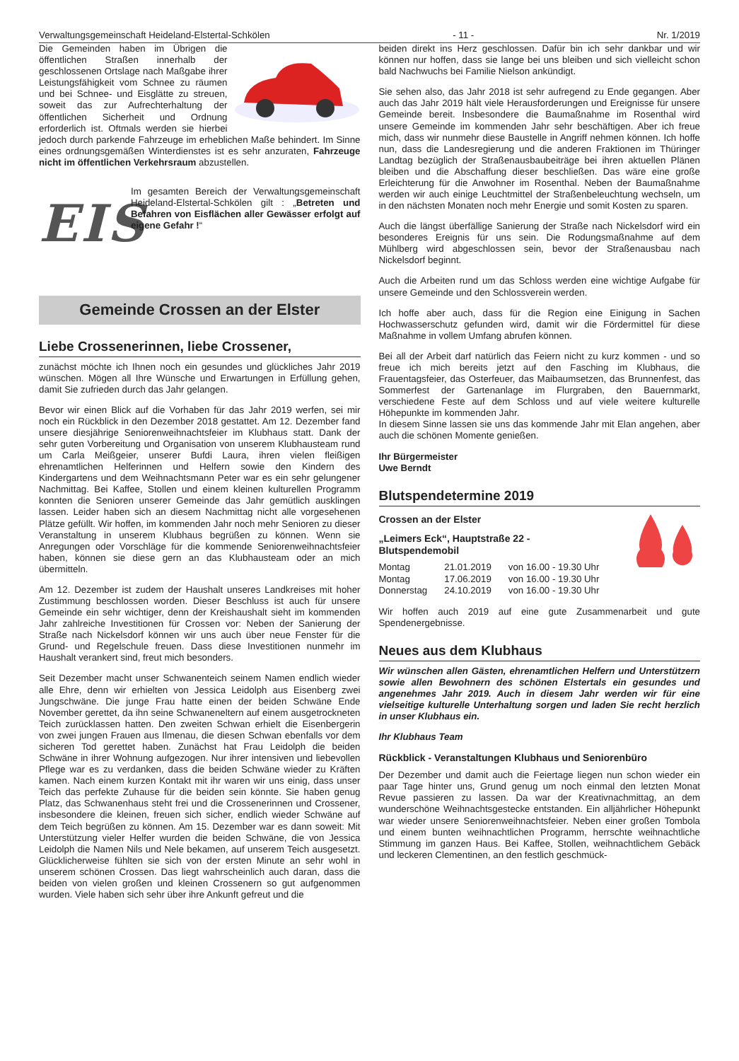Verwaltungsgemeinschaft Heideland-Elstertal-Schkölen - 11 - Nr. 1/2019
Die Gemeinden haben im Übrigen die öffentlichen Straßen innerhalb der geschlossenen Ortslage nach Maßgabe ihrer Leistungsfähigkeit vom Schnee zu räumen und bei Schnee- und Eisglätte zu streuen, soweit das zur Aufrechterhaltung der öffentlichen Sicherheit und Ordnung erforderlich ist. Oftmals werden sie hierbei jedoch durch parkende Fahrzeuge im erheblichen Maße behindert. Im Sinne eines ordnungsgemäßen Winterdienstes ist es sehr anzuraten, Fahrzeuge nicht im öffentlichen Verkehrsraum abzustellen.
EIS
Im gesamten Bereich der Verwaltungsgemeinschaft Heideland-Elstertal-Schkölen gilt : „Betreten und Befahren von Eisflächen aller Gewässer erfolgt auf eigene Gefahr !“
Gemeinde Crossen an der Elster
Liebe Crossenerinnen, liebe Crossener,
zunächst möchte ich Ihnen noch ein gesundes und glückliches Jahr 2019 wünschen. Mögen all Ihre Wünsche und Erwartungen in Erfüllung gehen, damit Sie zufrieden durch das Jahr gelangen.
Bevor wir einen Blick auf die Vorhaben für das Jahr 2019 werfen, sei mir noch ein Rückblick in den Dezember 2018 gestattet. Am 12. Dezember fand unsere diesjährige Seniorenweihnachtsfeier im Klubhaus statt. Dank der sehr guten Vorbereitung und Organisation von unserem Klubhausteam rund um Carla Meißgeier, unserer Bufdi Laura, ihren vielen fleißigen ehrenamtlichen Helferinnen und Helfern sowie den Kindern des Kindergartens und dem Weihnachtsmann Peter war es ein sehr gelungener Nachmittag. Bei Kaffee, Stollen und einem kleinen kulturellen Programm konnten die Senioren unserer Gemeinde das Jahr gemütlich ausklingen lassen. Leider haben sich an diesem Nachmittag nicht alle vorgesehenen Plätze gefüllt. Wir hoffen, im kommenden Jahr noch mehr Senioren zu dieser Veranstaltung in unserem Klubhaus begrüßen zu können. Wenn sie Anregungen oder Vorschläge für die kommende Seniorenweihnachtsfeier haben, können sie diese gern an das Klubhausteam oder an mich übermitteln.
Am 12. Dezember ist zudem der Haushalt unseres Landkreises mit hoher Zustimmung beschlossen worden. Dieser Beschluss ist auch für unsere Gemeinde ein sehr wichtiger, denn der Kreishaushalt sieht im kommenden Jahr zahlreiche Investitionen für Crossen vor: Neben der Sanierung der Straße nach Nickelsdorf können wir uns auch über neue Fenster für die Grund- und Regelschule freuen. Dass diese Investitionen nunmehr im Haushalt verankert sind, freut mich besonders.
Seit Dezember macht unser Schwanenteich seinem Namen endlich wieder alle Ehre, denn wir erhielten von Jessica Leidolph aus Eisenberg zwei Jungschwäne. Die junge Frau hatte einen der beiden Schwäne Ende November gerettet, da ihn seine Schwaneneltern auf einem ausgetrockneten Teich zurücklassen hatten. Den zweiten Schwan erhielt die Eisenbergerin von zwei jungen Frauen aus Ilmenau, die diesen Schwan ebenfalls vor dem sicheren Tod gerettet haben. Zunächst hat Frau Leidolph die beiden Schwäne in ihrer Wohnung aufgezogen. Nur ihrer intensiven und liebevollen Pflege war es zu verdanken, dass die beiden Schwäne wieder zu Kräften kamen. Nach einem kurzen Kontakt mit ihr waren wir uns einig, dass unser Teich das perfekte Zuhause für die beiden sein könnte. Sie haben genug Platz, das Schwanenhaus steht frei und die Crossenerinnen und Crossener, insbesondere die kleinen, freuen sich sicher, endlich wieder Schwäne auf dem Teich begrüßen zu können. Am 15. Dezember war es dann soweit: Mit Unterstützung vieler Helfer wurden die beiden Schwäne, die von Jessica Leidolph die Namen Nils und Nele bekamen, auf unserem Teich ausgesetzt. Glücklicherweise fühlten sie sich von der ersten Minute an sehr wohl in unserem schönen Crossen. Das liegt wahrscheinlich auch daran, dass die beiden von vielen großen und kleinen Crossenern so gut aufgenommen wurden. Viele haben sich sehr über ihre Ankunft gefreut und die
beiden direkt ins Herz geschlossen. Dafür bin ich sehr dankbar und wir können nur hoffen, dass sie lange bei uns bleiben und sich vielleicht schon bald Nachwuchs bei Familie Nielson ankündigt.
Sie sehen also, das Jahr 2018 ist sehr aufregend zu Ende gegangen. Aber auch das Jahr 2019 hält viele Herausforderungen und Ereignisse für unsere Gemeinde bereit. Insbesondere die Baumaßnahme im Rosenthal wird unsere Gemeinde im kommenden Jahr sehr beschäftigen. Aber ich freue mich, dass wir nunmehr diese Baustelle in Angriff nehmen können. Ich hoffe nun, dass die Landesregierung und die anderen Fraktionen im Thüringer Landtag bezüglich der Straßenausbaubeiträge bei ihren aktuellen Plänen bleiben und die Abschaffung dieser beschließen. Das wäre eine große Erleichterung für die Anwohner im Rosenthal. Neben der Baumaßnahme werden wir auch einige Leuchtmittel der Straßenbeleuchtung wechseln, um in den nächsten Monaten noch mehr Energie und somit Kosten zu sparen.
Auch die längst überfällige Sanierung der Straße nach Nickelsdorf wird ein besonderes Ereignis für uns sein. Die Rodungsmaßnahme auf dem Mühlberg wird abgeschlossen sein, bevor der Straßenausbau nach Nickelsdorf beginnt.
Auch die Arbeiten rund um das Schloss werden eine wichtige Aufgabe für unsere Gemeinde und den Schlossverein werden.
Ich hoffe aber auch, dass für die Region eine Einigung in Sachen Hochwasserschutz gefunden wird, damit wir die Fördermittel für diese Maßnahme in vollem Umfang abrufen können.
Bei all der Arbeit darf natürlich das Feiern nicht zu kurz kommen - und so freue ich mich bereits jetzt auf den Fasching im Klubhaus, die Frauentagsfeier, das Osterfeuer, das Maibaumsetzen, das Brunnenfest, das Sommerfest der Gartenanlage im Flurgraben, den Bauernmarkt, verschiedene Feste auf dem Schloss und auf viele weitere kulturelle Höhepunkte im kommenden Jahr.
In diesem Sinne lassen sie uns das kommende Jahr mit Elan angehen, aber auch die schönen Momente genießen.
Ihr Bürgermeister
Uwe Berndt
Blutspendetermine 2019
Crossen an der Elster
„Leimers Eck“, Hauptstraße 22 -
Blutspendemobil
| Montag | 21.01.2019 | von 16.00 - 19.30 Uhr |
| Montag | 17.06.2019 | von 16.00 - 19.30 Uhr |
| Donnerstag | 24.10.2019 | von 16.00 - 19.30 Uhr |
Wir hoffen auch 2019 auf eine gute Zusammenarbeit und gute Spendenergebnisse.
Neues aus dem Klubhaus
Wir wünschen allen Gästen, ehrenamtlichen Helfern und Unterstützern sowie allen Bewohnern des schönen Elstertals ein gesundes und angenehmes Jahr 2019. Auch in diesem Jahr werden wir für eine vielseitige kulturelle Unterhaltung sorgen und laden Sie recht herzlich in unser Klubhaus ein.
Ihr Klubhaus Team
Rückblick - Veranstaltungen Klubhaus und Seniorenbüro
Der Dezember und damit auch die Feiertage liegen nun schon wieder ein paar Tage hinter uns, Grund genug um noch einmal den letzten Monat Revue passieren zu lassen. Da war der Kreativnachmittag, an dem wunderschöne Weihnachtsgestecke entstanden. Ein alljährlicher Höhepunkt war wieder unsere Seniorenweihnachtsfeier. Neben einer großen Tombola und einem bunten weihnachtlichen Programm, herrschte weihnachtliche Stimmung im ganzen Haus. Bei Kaffee, Stollen, weihnachtlichem Gebäck und leckeren Clementinen, an den festlich geschmück-